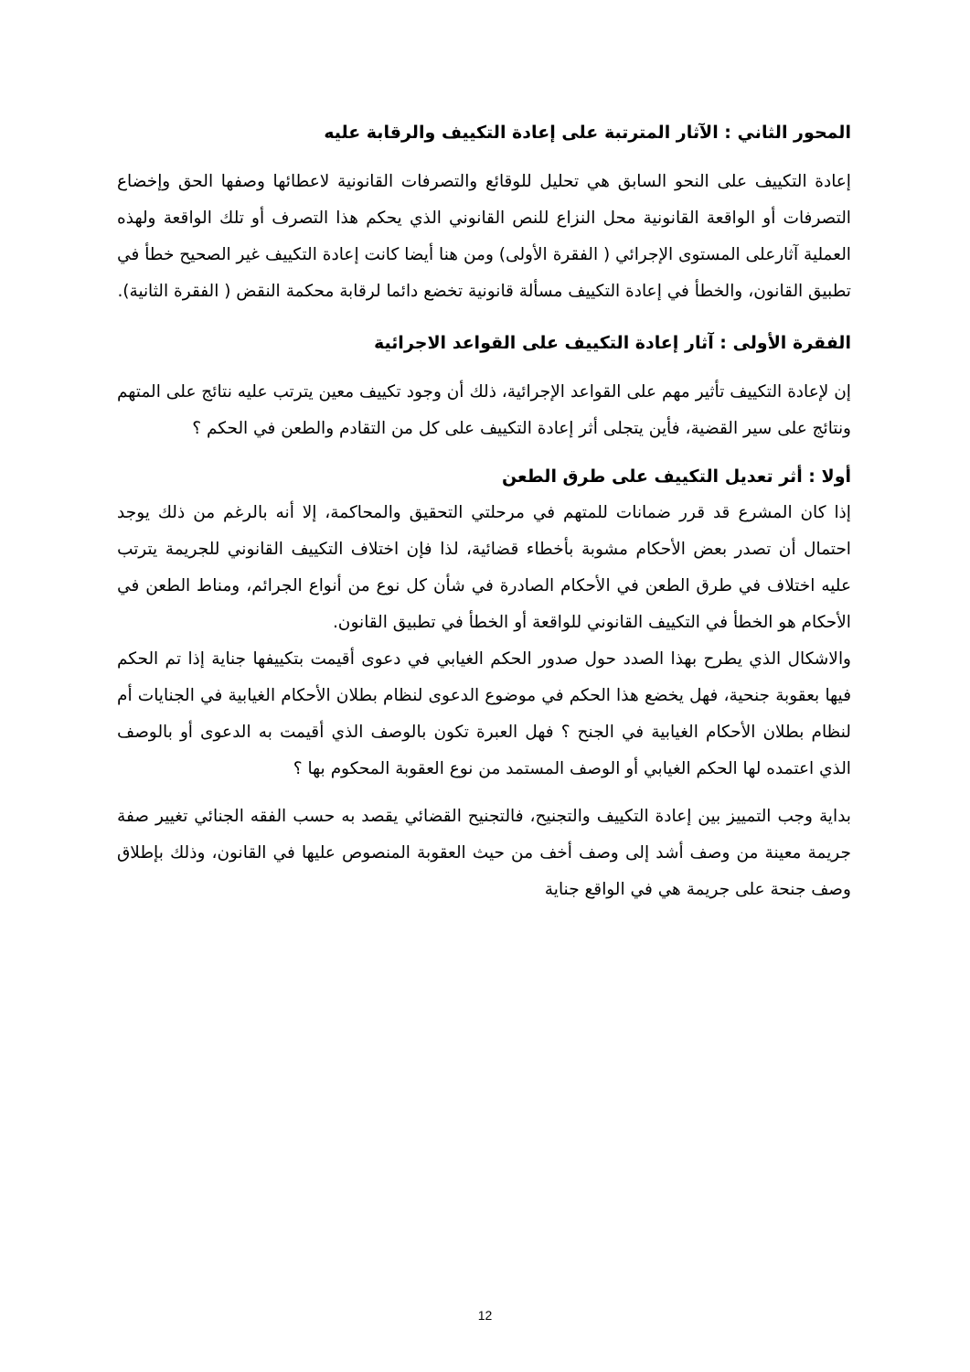المحور الثاني : الآثار المترتبة على إعادة التكييف والرقابة عليه
إعادة التكييف على النحو السابق هي تحليل للوقائع والتصرفات القانونية لاعطائها وصفها الحق وإخضاع التصرفات أو الواقعة القانونية محل النزاع للنص القانوني الذي يحكم هذا التصرف أو تلك الواقعة ولهذه العملية آثارعلى المستوى الإجرائي ( الفقرة الأولى) ومن هنا أيضا كانت إعادة التكييف غير الصحيح خطأ في تطبيق القانون، والخطأ في إعادة التكييف مسألة قانونية تخضع دائما لرقابة محكمة النقض ( الفقرة الثانية).
الفقرة الأولى : آثار إعادة التكييف على القواعد الاجرائية
إن لإعادة التكييف تأثير مهم على القواعد الإجرائية، ذلك أن وجود تكييف معين يترتب عليه نتائج على المتهم ونتائج على سير القضية، فأين يتجلى أثر إعادة التكييف على كل من التقادم والطعن في الحكم ؟
أولا : أثر تعديل التكييف على طرق الطعن
إذا كان المشرع قد قرر ضمانات للمتهم في مرحلتي التحقيق والمحاكمة، إلا أنه بالرغم من ذلك يوجد احتمال أن تصدر بعض الأحكام مشوبة بأخطاء قضائية، لذا فإن اختلاف التكييف القانوني للجريمة يترتب عليه اختلاف في طرق الطعن في الأحكام الصادرة في شأن كل نوع من أنواع الجرائم، ومناط الطعن في الأحكام هو الخطأ في التكييف القانوني للواقعة أو الخطأ في تطبيق القانون.
والاشكال الذي يطرح بهذا الصدد حول صدور الحكم الغيابي في دعوى أقيمت بتكييفها جناية إذا تم الحكم فيها بعقوبة جنحية، فهل يخضع هذا الحكم في موضوع الدعوى لنظام بطلان الأحكام الغيابية في الجنايات أم لنظام بطلان الأحكام الغيابية في الجنح ؟ فهل العبرة تكون بالوصف الذي أقيمت به الدعوى أو بالوصف الذي اعتمده لها الحكم الغيابي أو الوصف المستمد من نوع العقوبة المحكوم بها ؟
بداية وجب التمييز بين إعادة التكييف والتجنيح، فالتجنيح القضائي يقصد به حسب الفقه الجنائي تغيير صفة جريمة معينة من وصف أشد إلى وصف أخف من حيث العقوبة المنصوص عليها في القانون، وذلك بإطلاق وصف جنحة على جريمة هي في الواقع جناية
12